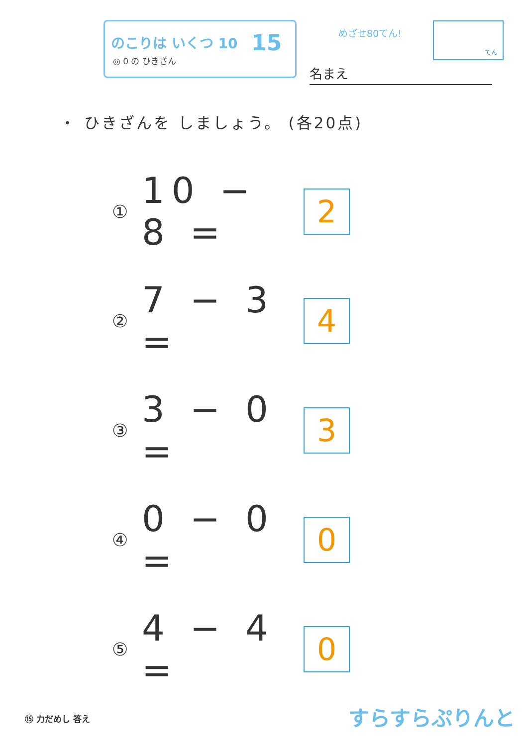のこりは いくつ 10
◎ 0 の ひきざん
15 めざせ80てん!
てん
名まえ
・ ひきざんを しましょう。 (各20点)
①
10 − 8 =
2
②
7 − 3 =
4
③
3 − 0 =
3
④
0 − 0 =
0
⑤
4 − 4 =
0
⑮ 力だめし 答え すらすらぷりんと